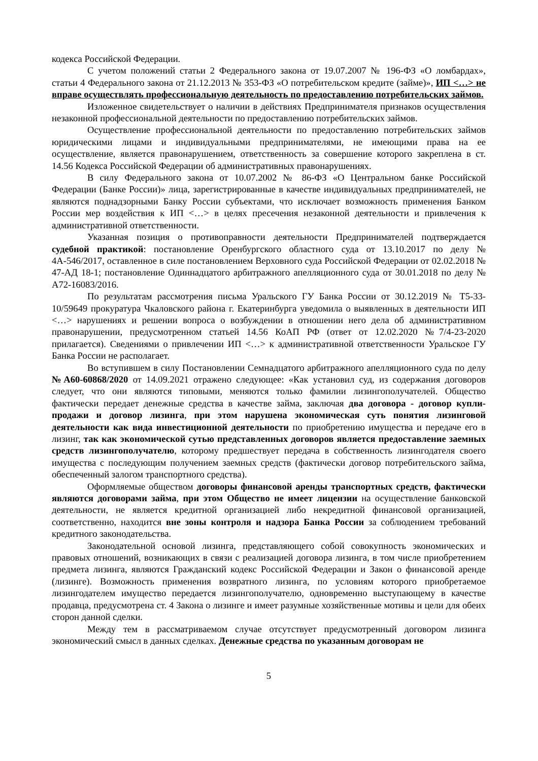кодекса Российской Федерации.
С учетом положений статьи 2 Федерального закона от 19.07.2007 № 196-ФЗ «О ломбардах», статьи 4 Федерального закона от 21.12.2013 № 353-ФЗ «О потребительском кредите (займе)», ИП <…> не вправе осуществлять профессиональную деятельность по предоставлению потребительских займов.
Изложенное свидетельствует о наличии в действиях Предпринимателя признаков осуществления незаконной профессиональной деятельности по предоставлению потребительских займов.
Осуществление профессиональной деятельности по предоставлению потребительских займов юридическими лицами и индивидуальными предпринимателями, не имеющими права на ее осуществление, является правонарушением, ответственность за совершение которого закреплена в ст. 14.56 Кодекса Российской Федерации об административных правонарушениях.
В силу Федерального закона от 10.07.2002 № 86-ФЗ «О Центральном банке Российской Федерации (Банке России)» лица, зарегистрированные в качестве индивидуальных предпринимателей, не являются поднадзорными Банку России субъектами, что исключает возможность применения Банком России мер воздействия к ИП <…> в целях пресечения незаконной деятельности и привлечения к административной ответственности.
Указанная позиция о противоправности деятельности Предпринимателей подтверждается судебной практикой: постановление Оренбургского областного суда от 13.10.2017 по делу № 4А-546/2017, оставленное в силе постановлением Верховного суда Российской Федерации от 02.02.2018 № 47-АД 18-1; постановление Одиннадцатого арбитражного апелляционного суда от 30.01.2018 по делу № А72-16083/2016.
По результатам рассмотрения письма Уральского ГУ Банка России от 30.12.2019 № Т5-33-10/59649 прокуратура Чкаловского района г. Екатеринбурга уведомила о выявленных в деятельности ИП <…> нарушениях и решении вопроса о возбуждении в отношении него дела об административном правонарушении, предусмотренном статьей 14.56 КоАП РФ (ответ от 12.02.2020 №7/4-23-2020 прилагается). Сведениями о привлечении ИП <…> к административной ответственности Уральское ГУ Банка России не располагает.
Во вступившем в силу Постановлении Семнадцатого арбитражного апелляционного суда по делу №А60-60868/2020 от 14.09.2021 отражено следующее: «Как установил суд, из содержания договоров следует, что они являются типовыми, меняются только фамилии лизингополучателей. Общество фактически передает денежные средства в качестве займа, заключая два договора - договор купли-продажи и договор лизинга, при этом нарушена экономическая суть понятия лизинговой деятельности как вида инвестиционной деятельности по приобретению имущества и передаче его в лизинг, так как экономической сутью представленных договоров является предоставление заемных средств лизингополучателю, которому предшествует передача в собственность лизингодателя своего имущества с последующим получением заемных средств (фактически договор потребительского займа, обеспеченный залогом транспортного средства).
Оформляемые обществом договоры финансовой аренды транспортных средств, фактически являются договорами займа, при этом Общество не имеет лицензии на осуществление банковской деятельности, не является кредитной организацией либо некредитной финансовой организацией, соответственно, находится вне зоны контроля и надзора Банка России за соблюдением требований кредитного законодательства.
Законодательной основой лизинга, представляющего собой совокупность экономических и правовых отношений, возникающих в связи с реализацией договора лизинга, в том числе приобретением предмета лизинга, являются Гражданский кодекс Российской Федерации и Закон о финансовой аренде (лизинге). Возможность применения возвратного лизинга, по условиям которого приобретаемое лизингодателем имущество передается лизингополучателю, одновременно выступающему в качестве продавца, предусмотрена ст. 4 Закона о лизинге и имеет разумные хозяйственные мотивы и цели для обеих сторон данной сделки.
Между тем в рассматриваемом случае отсутствует предусмотренный договором лизинга экономический смысл в данных сделках. Денежные средства по указанным договорам не
5